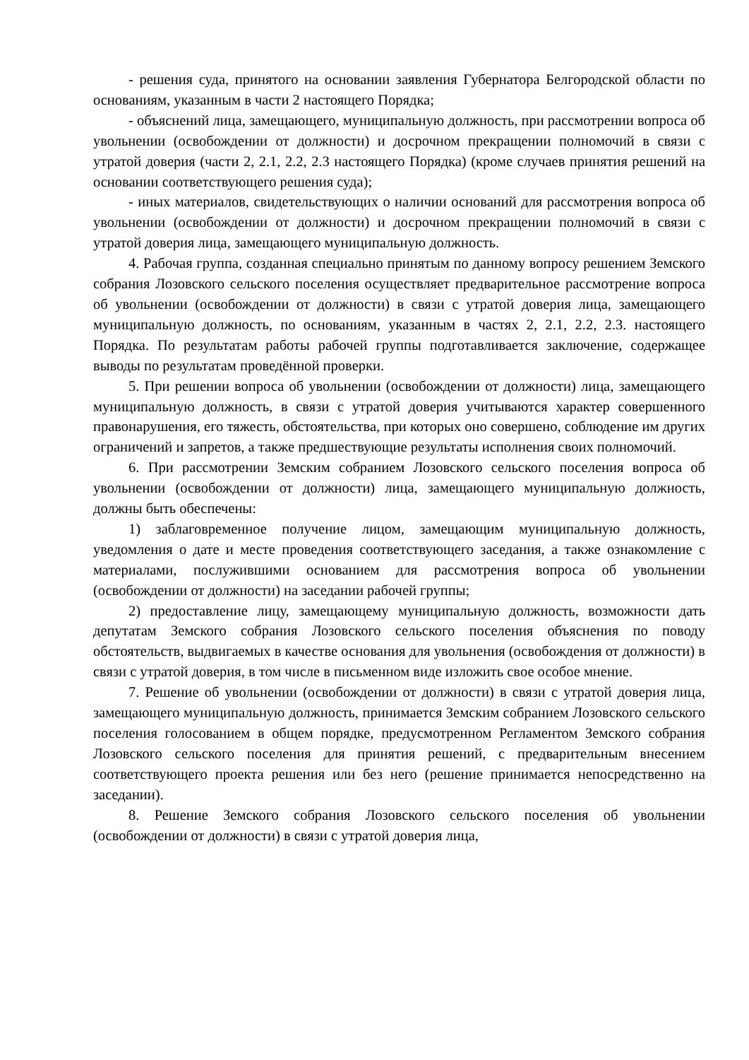- решения суда, принятого на основании заявления Губернатора Белгородской области по основаниям, указанным в части 2 настоящего Порядка;
- объяснений лица, замещающего, муниципальную должность, при рассмотрении вопроса об увольнении (освобождении от должности) и досрочном прекращении полномочий в связи с утратой доверия (части 2, 2.1, 2.2, 2.3 настоящего Порядка) (кроме случаев принятия решений на основании соответствующего решения суда);
- иных материалов, свидетельствующих о наличии оснований для рассмотрения вопроса об увольнении (освобождении от должности) и досрочном прекращении полномочий в связи с утратой доверия лица, замещающего муниципальную должность.
4. Рабочая группа, созданная специально принятым по данному вопросу решением Земского собрания Лозовского сельского поселения осуществляет предварительное рассмотрение вопроса об увольнении (освобождении от должности) в связи с утратой доверия лица, замещающего муниципальную должность, по основаниям, указанным в частях 2, 2.1, 2.2, 2.3. настоящего Порядка. По результатам работы рабочей группы подготавливается заключение, содержащее выводы по результатам проведённой проверки.
5. При решении вопроса об увольнении (освобождении от должности) лица, замещающего муниципальную должность, в связи с утратой доверия учитываются характер совершенного правонарушения, его тяжесть, обстоятельства, при которых оно совершено, соблюдение им других ограничений и запретов, а также предшествующие результаты исполнения своих полномочий.
6. При рассмотрении Земским собранием Лозовского сельского поселения вопроса об увольнении (освобождении от должности) лица, замещающего муниципальную должность, должны быть обеспечены:
1) заблаговременное получение лицом, замещающим муниципальную должность, уведомления о дате и месте проведения соответствующего заседания, а также ознакомление с материалами, послужившими основанием для рассмотрения вопроса об увольнении (освобождении от должности) на заседании рабочей группы;
2) предоставление лицу, замещающему муниципальную должность, возможности дать депутатам Земского собрания Лозовского сельского поселения объяснения по поводу обстоятельств, выдвигаемых в качестве основания для увольнения (освобождения от должности) в связи с утратой доверия, в том числе в письменном виде изложить свое особое мнение.
7. Решение об увольнении (освобождении от должности) в связи с утратой доверия лица, замещающего муниципальную должность, принимается Земским собранием Лозовского сельского поселения голосованием в общем порядке, предусмотренном Регламентом Земского собрания Лозовского сельского поселения для принятия решений, с предварительным внесением соответствующего проекта решения или без него (решение принимается непосредственно на заседании).
8. Решение Земского собрания Лозовского сельского поселения об увольнении (освобождении от должности) в связи с утратой доверия лица,